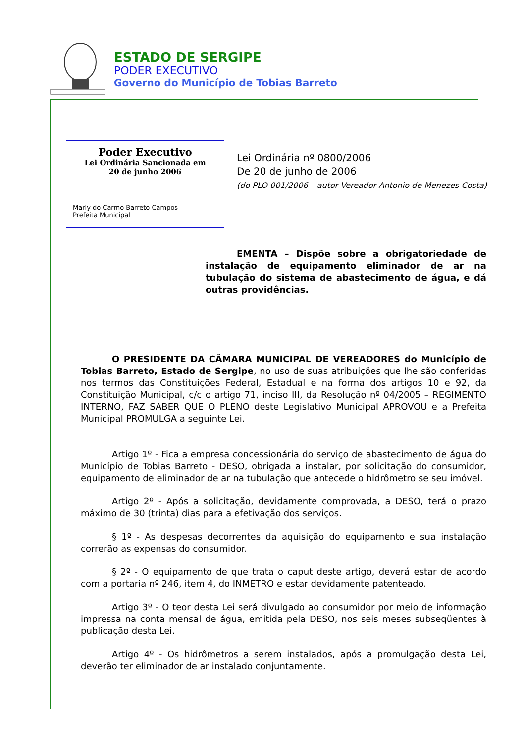ESTADO DE SERGIPE
PODER EXECUTIVO
Governo do Município de Tobias Barreto
Poder Executivo
Lei Ordinária Sancionada em
20 de junho 2006
Marly do Carmo Barreto Campos
Prefeita Municipal
Lei Ordinária nº 0800/2006
De 20 de junho de 2006
(do PLO 001/2006 – autor Vereador Antonio de Menezes Costa)
EMENTA – Dispõe sobre a obrigatoriedade de instalação de equipamento eliminador de ar na tubulação do sistema de abastecimento de água, e dá outras providências.
O PRESIDENTE DA CÂMARA MUNICIPAL DE VEREADORES do Município de Tobias Barreto, Estado de Sergipe, no uso de suas atribuições que lhe são conferidas nos termos das Constituições Federal, Estadual e na forma dos artigos 10 e 92, da Constituição Municipal, c/c o artigo 71, inciso III, da Resolução nº 04/2005 – REGIMENTO INTERNO, FAZ SABER QUE O PLENO deste Legislativo Municipal APROVOU e a Prefeita Municipal PROMULGA a seguinte Lei.
Artigo 1º - Fica a empresa concessionária do serviço de abastecimento de água do Município de Tobias Barreto - DESO, obrigada a instalar, por solicitação do consumidor, equipamento de eliminador de ar na tubulação que antecede o hidrômetro se seu imóvel.
Artigo 2º - Após a solicitação, devidamente comprovada, a DESO, terá o prazo máximo de 30 (trinta) dias para a efetivação dos serviços.
§ 1º - As despesas decorrentes da aquisição do equipamento e sua instalação correrão as expensas do consumidor.
§ 2º - O equipamento de que trata o caput deste artigo, deverá estar de acordo com a portaria nº 246, item 4, do INMETRO e estar devidamente patenteado.
Artigo 3º - O teor desta Lei será divulgado ao consumidor por meio de informação impressa na conta mensal de água, emitida pela DESO, nos seis meses subseqüentes à publicação desta Lei.
Artigo 4º - Os hidrômetros a serem instalados, após a promulgação desta Lei, deverão ter eliminador de ar instalado conjuntamente.